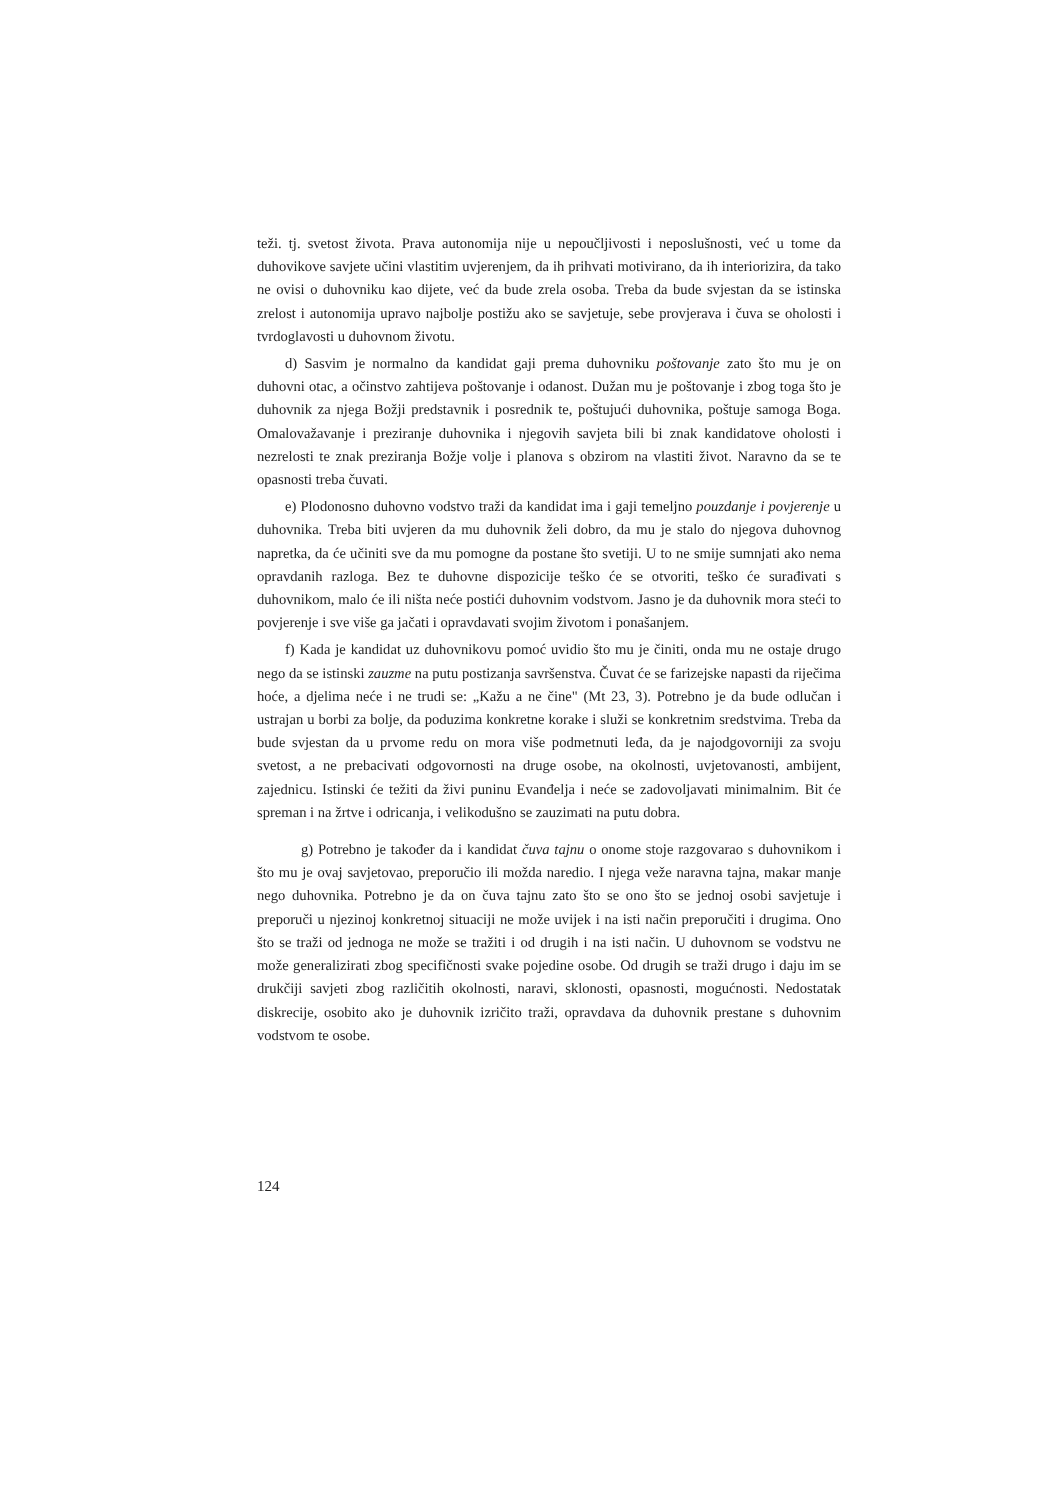teži. tj. svetost života. Prava autonomija nije u nepoučljivosti i neposlušnosti, već u tome da duhovikove savjete učini vlastitim uvjerenjem, da ih prihvati motivirano, da ih interiorizira, da tako ne ovisi o duhovniku kao dijete, već da bude zrela osoba. Treba da bude svjestan da se istinska zrelost i autonomija upravo najbolje postižu ako se savjetuje, sebe provjerava i čuva se oholosti i tvrdoglavosti u duhovnom životu.
d) Sasvim je normalno da kandidat gaji prema duhovniku poštovanje zato što mu je on duhovni otac, a očinstvo zahtijeva poštovanje i odanost. Dužan mu je poštovanje i zbog toga što je duhovnik za njega Božji predstavnik i posrednik te, poštujući duhovnika, poštuje samoga Boga. Omalovažavanje i preziranje duhovnika i njegovih savjeta bili bi znak kandidatove oholosti i nezrelosti te znak preziranja Božje volje i planova s obzirom na vlastiti život. Naravno da se te opasnosti treba čuvati.
e) Plodonosno duhovno vodstvo traži da kandidat ima i gaji temeljno pouzdanje i povjerenje u duhovnika. Treba biti uvjeren da mu duhovnik želi dobro, da mu je stalo do njegova duhovnog napretka, da će učiniti sve da mu pomogne da postane što svetiji. U to ne smije sumnjati ako nema opravdanih razloga. Bez te duhovne dispozicije teško će se otvoriti, teško će surađivati s duhovnikom, malo će ili ništa neće postići duhovnim vodstvom. Jasno je da duhovnik mora steći to povjerenje i sve više ga jačati i opravdavati svojim životom i ponašanjem.
f) Kada je kandidat uz duhovnikovu pomoć uvidio što mu je činiti, onda mu ne ostaje drugo nego da se istinski zauzme na putu postizanja savršenstva. Čuvat će se farizejske napasti da riječima hoće, a djelima neće i ne trudi se: „Kažu a ne čine" (Mt 23, 3). Potrebno je da bude odlučan i ustrajan u borbi za bolje, da poduzima konkretne korake i služi se konkretnim sredstvima. Treba da bude svjestan da u prvome redu on mora više podmetnuti leđa, da je najodgovorniji za svoju svetost, a ne prebacivati odgovornosti na druge osobe, na okolnosti, uvjetovanosti, ambijent, zajednicu. Istinski će težiti da živi puninu Evanđelja i neće se zadovoljavati minimalnim. Bit će spreman i na žrtve i odricanja, i velikodušno se zauzimati na putu dobra.
g) Potrebno je također da i kandidat čuva tajnu o onome stoje razgovarao s duhovnikom i što mu je ovaj savjetovao, preporučio ili možda naredio. I njega veže naravna tajna, makar manje nego duhovnika. Potrebno je da on čuva tajnu zato što se ono što se jednoj osobi savjetuje i preporuči u njezinoj konkretnoj situaciji ne može uvijek i na isti način preporučiti i drugima. Ono što se traži od jednoga ne može se tražiti i od drugih i na isti način. U duhovnom se vodstvu ne može generalizirati zbog specifičnosti svake pojedine osobe. Od drugih se traži drugo i daju im se drukčiji savjeti zbog različitih okolnosti, naravi, sklonosti, opasnosti, mogućnosti. Nedostatak diskrecije, osobito ako je duhovnik izričito traži, opravdava da duhovnik prestane s duhovnim vodstvom te osobe.
124